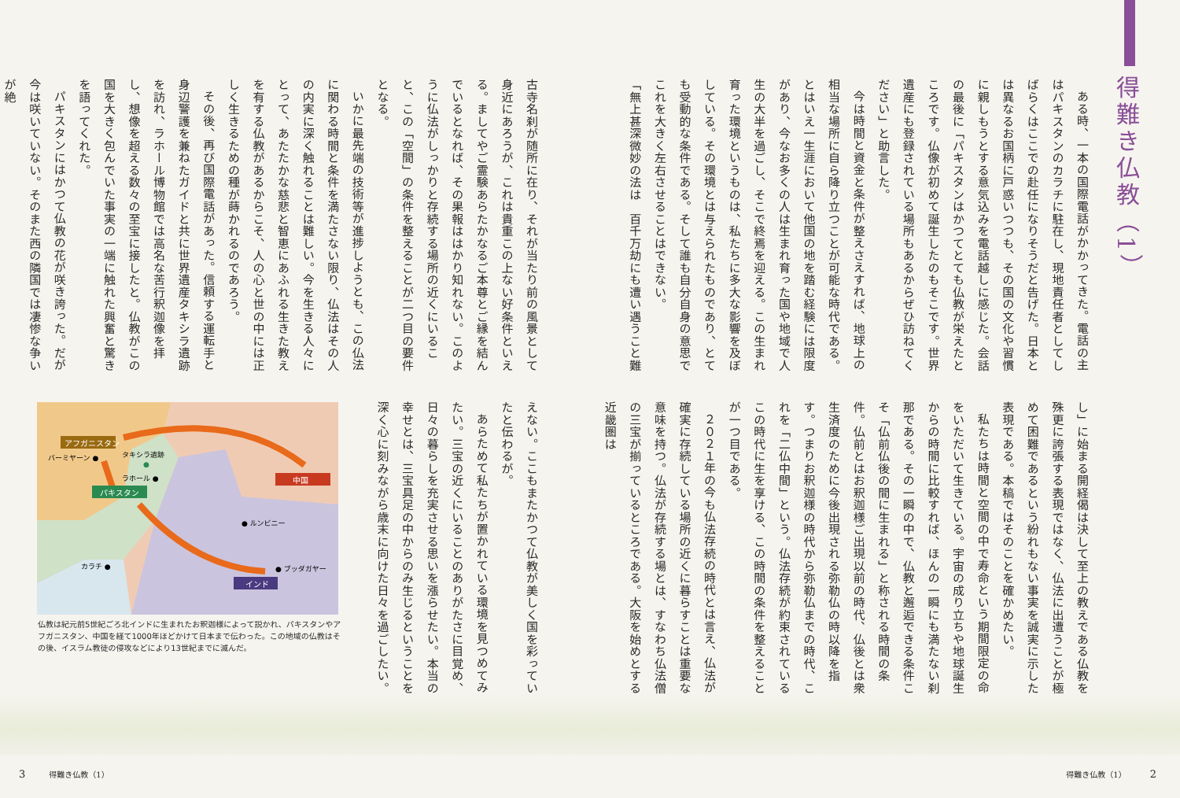得難き仏教（1）
ある時、一本の国際電話がかかってきた。電話の主はパキスタンのカラチに駐在し、現地責任者としてしばらくはここでの赴任になりそうだと告げた。日本とは異なるお国柄に戸惑いつつも、その国の文化や習慣に親しもうとする意気込みを電話越しに感じた。会話の最後に「パキスタンはかつてとても仏教が栄えたところです。仏像が初めて誕生したのもそこです。世界遺産にも登録されている場所もあるからぜひ訪ねてください」と助言した。
今は時間と資金と条件が整えさえすれば、地球上の相当な場所に自ら降り立つことが可能な時代である。とはいえ一生涯において他国の地を踏む経験には限度があり、今なお多くの人は生まれ育った国や地域で人生の大半を過ごし、そこで終焉を迎える。この生まれ育った環境というものは、私たちに多大な影響を及ぼしている。その環境とは与えられたものであり、とても受動的な条件である。そして誰も自分自身の意思でこれを大きく左右させることはできない。
「無上甚深微妙の法は　百千万劫にも遭い遇うこと難
し」に始まる開経偈は決して至上の教えである仏教を殊更に誇張する表現ではなく、仏法に出遭うことが極めて困難であるという紛れもない事実を誠実に示した表現である。本稿ではそのことを確かめたい。
私たちは時間と空間の中で寿命という期間限定の命をいただいて生きている。宇宙の成り立ちや地球誕生からの時間に比較すれば、ほんの一瞬にも満たない刹那である。その一瞬の中で、仏教と邂逅できる条件こそ「仏前仏後の間に生まれる」と称される時間の条件。仏前とはお釈迦様ご出現以前の時代、仏後とは衆生済度のために今後出現される弥勒仏の時以降を指す。つまりお釈迦様の時代から弥勒仏までの時代、これを「二仏中間」という。仏法存続が約束されているこの時代に生を享ける、この時間の条件を整えることが一つ目である。
２０２１年の今も仏法存続の時代とは言え、仏法が確実に存続している場所の近くに暮らすことは重要な意味を持つ。仏法が存続する場とは、すなわち仏法僧の三宝が揃っているところである。大阪を始めとする近畿圏は
得難き仏教（1） 2
古寺名刹が随所に在り、それが当たり前の風景として身近にあろうが、これは貴重この上ない好条件といえる。ましてやご霊験あらたかなるご本尊とご縁を結んでいるとなれば、その果報ははかり知れない。このように仏法がしっかりと存続する場所の近くにいること、この「空間」の条件を整えることが二つ目の要件となる。
いかに最先端の技術等が進捗しようとも、この仏法に関わる時間と条件を満たさない限り、仏法はその人の内実に深く触れることは難しい。今を生きる人々にとって、あたたかな慈悲と智恵にあふれる生きた教えを有する仏教があるからこそ、人の心と世の中には正しく生きるための種が蒔かれるのであろう。
その後、再び国際電話があった。信頼する運転手と身辺警護を兼ねたガイドと共に世界遺産タキシラ遺跡を訪れ、ラホール博物館では高名な苦行釈迦像を拝し、想像を超える数々の至宝に接したと。仏教がこの国を大きく包んでいた事実の一端に触れた興奮と驚きを語ってくれた。
パキスタンにはかつて仏教の花が咲き誇った。だが今は咲いていない。そのまた西の隣国では凄惨な争いが絶
えない。ここもまたかつて仏教が美しく国を彩っていたと伝わるが。
あらためて私たちが置かれている環境を見つめてみたい。三宝の近くにいることのありがたさに目覚め、日々の暮らしを充実させる思いを漲らせたい。本当の幸せとは、三宝具足の中からのみ生じるということを深く心に刻みながら歳末に向けた日々を過ごしたい。
アフガニスタン
バーミヤーン ●
タキシラ遺跡
●
ラホール ●
パキスタン
中国
● ルンビニー
カラチ ●
● ブッダガヤー
インド
仏教は紀元前5世紀ごろ北インドに生まれたお釈迦様によって説かれ、パキスタンやアフガニスタン、中国を経て1000年ほどかけて日本まで伝わった。この地域の仏教はその後、イスラム教徒の侵攻などにより13世紀までに滅んだ。
3 得難き仏教（1）